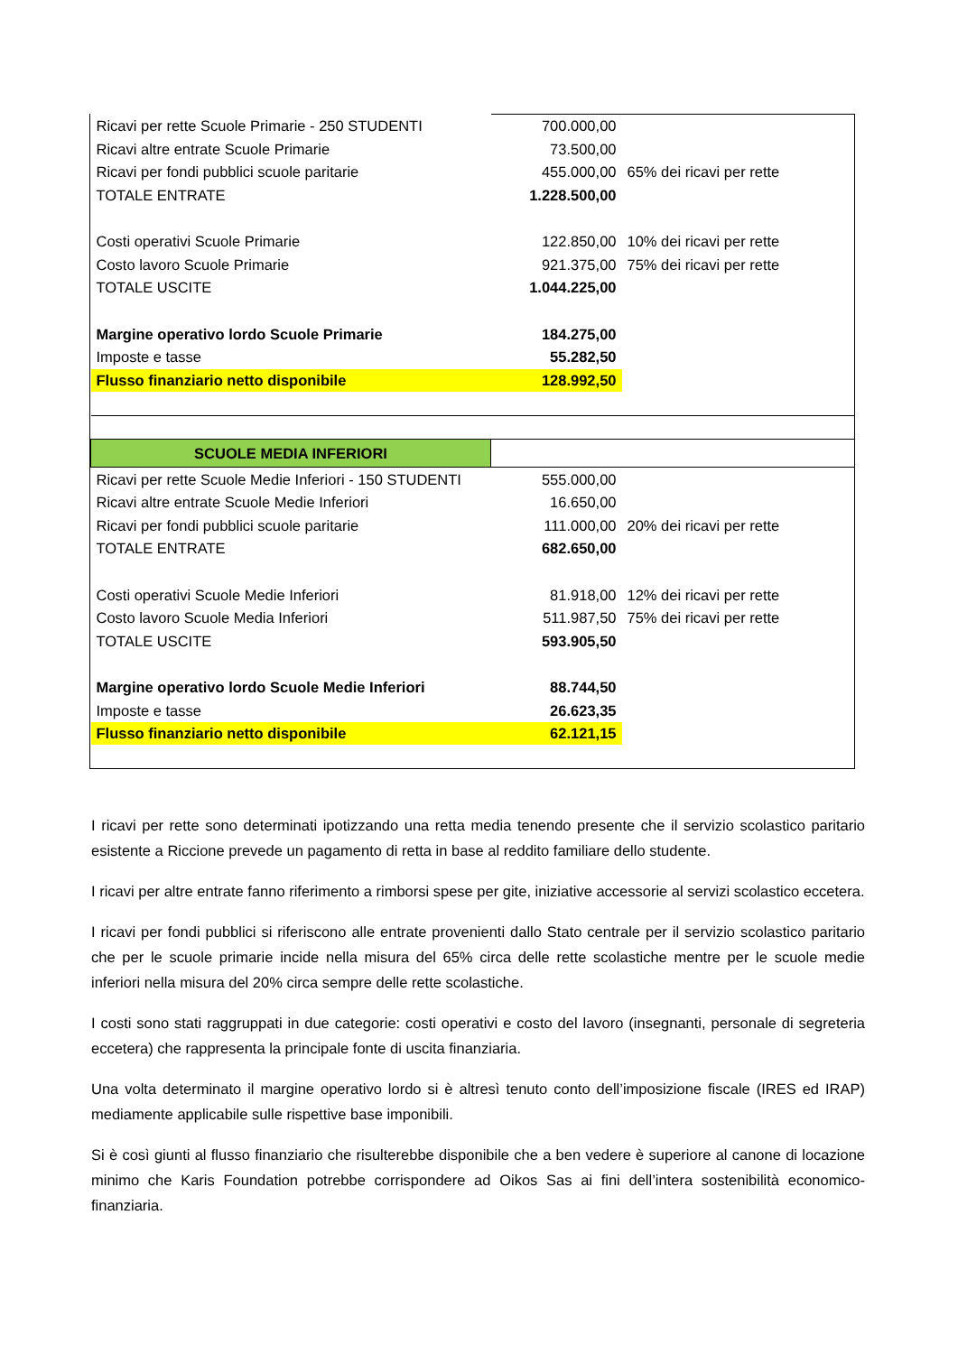| Ricavi per rette Scuole Primarie - 250 STUDENTI | 700.000,00 | |
| Ricavi altre entrate Scuole Primarie | 73.500,00 | |
| Ricavi per fondi pubblici scuole paritarie | 455.000,00 | 65% dei ricavi per rette |
| TOTALE ENTRATE | 1.228.500,00 | |
| Costi operativi Scuole Primarie | 122.850,00 | 10% dei ricavi per rette |
| Costo lavoro Scuole Primarie | 921.375,00 | 75% dei ricavi per rette |
| TOTALE USCITE | 1.044.225,00 | |
| Margine operativo lordo Scuole Primarie | 184.275,00 | |
| Imposte e tasse | 55.282,50 | |
| Flusso finanziario netto disponibile | 128.992,50 | |
| SCUOLE MEDIA INFERIORI | | |
| Ricavi per rette Scuole Medie Inferiori - 150 STUDENTI | 555.000,00 | |
| Ricavi altre entrate Scuole Medie Inferiori | 16.650,00 | |
| Ricavi per fondi pubblici scuole paritarie | 111.000,00 | 20% dei ricavi per rette |
| TOTALE ENTRATE | 682.650,00 | |
| Costi operativi Scuole Medie Inferiori | 81.918,00 | 12% dei ricavi per rette |
| Costo lavoro Scuole Media Inferiori | 511.987,50 | 75% dei ricavi per rette |
| TOTALE USCITE | 593.905,50 | |
| Margine operativo lordo Scuole Medie Inferiori | 88.744,50 | |
| Imposte e tasse | 26.623,35 | |
| Flusso finanziario netto disponibile | 62.121,15 | |
I ricavi per rette sono determinati ipotizzando una retta media tenendo presente che il servizio scolastico paritario esistente a Riccione prevede un pagamento di retta in base al reddito familiare dello studente.
I ricavi per altre entrate fanno riferimento a rimborsi spese per gite, iniziative accessorie al servizi scolastico eccetera.
I ricavi per fondi pubblici si riferiscono alle entrate provenienti dallo Stato centrale per il servizio scolastico paritario che per le scuole primarie incide nella misura del 65% circa delle rette scolastiche mentre per le scuole medie inferiori nella misura del 20% circa sempre delle rette scolastiche.
I costi sono stati raggruppati in due categorie: costi operativi e costo del lavoro (insegnanti, personale di segreteria eccetera) che rappresenta la principale fonte di uscita finanziaria.
Una volta determinato il margine operativo lordo si è altresì tenuto conto dell’imposizione fiscale (IRES ed IRAP) mediamente applicabile sulle rispettive base imponibili.
Si è così giunti al flusso finanziario che risulterebbe disponibile che a ben vedere è superiore al canone di locazione minimo che Karis Foundation potrebbe corrispondere ad Oikos Sas ai fini dell’intera sostenibilità economico-finanziaria.